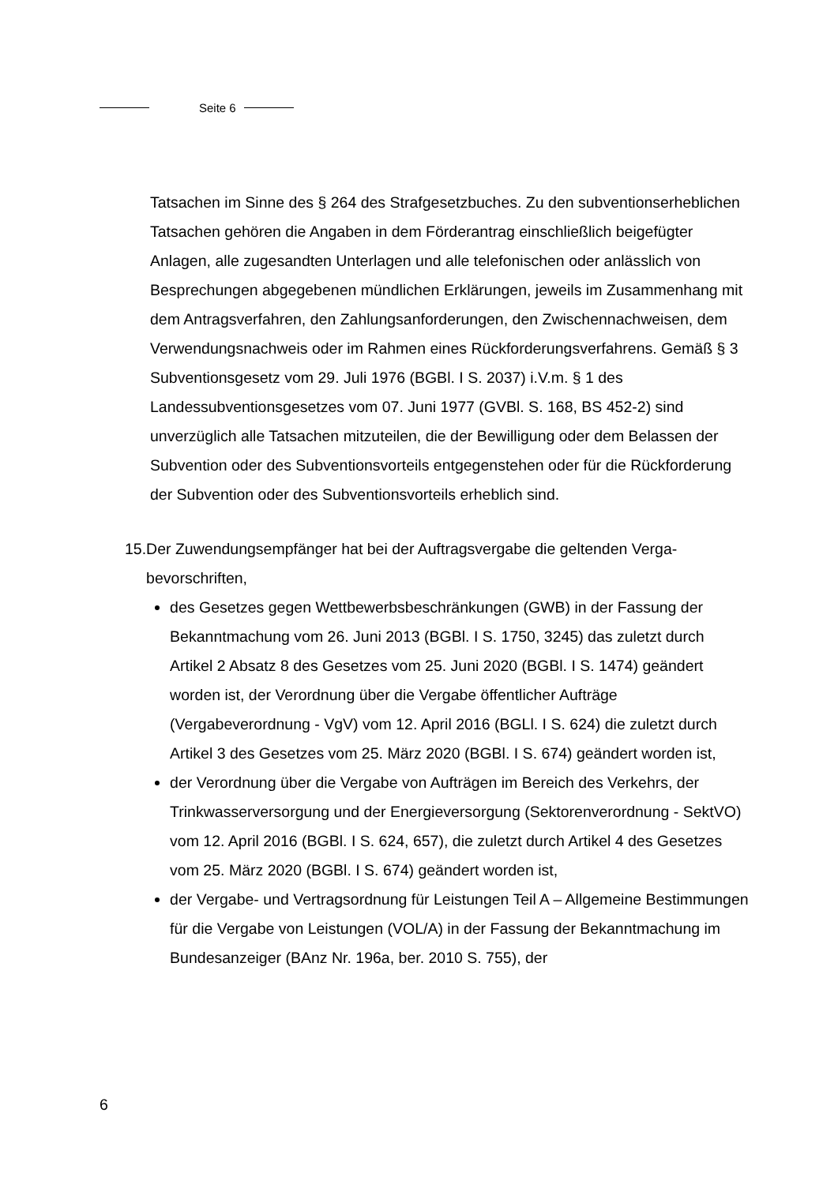Seite 6
Tatsachen im Sinne des § 264 des Strafgesetzbuches. Zu den subventionser­heblichen Tatsachen gehören die Angaben in dem Förderantrag einschließlich beigefügter Anlagen, alle zugesandten Unterlagen und alle telefonischen oder anlässlich von Besprechungen abgegebenen mündlichen Erklärungen, jeweils im Zusammenhang mit dem Antragsverfahren, den Zahlungsanforderungen, den Zwischennachweisen, dem Verwendungsnachweis oder im Rahmen eines Rückforderungsverfahrens. Gemäß § 3 Subventionsgesetz vom 29. Juli 1976 (BGBl. I S. 2037) i.V.m. § 1 des Landessubventionsgesetzes vom 07. Juni 1977 (GVBl. S. 168, BS 452-2) sind unverzüglich alle Tatsachen mitzuteilen, die der Bewilligung oder dem Belassen der Subvention oder des Subventions­vorteils entgegenstehen oder für die Rückforderung der Subvention oder des Subventionsvorteils erheblich sind.
15.
Der Zuwendungsempfänger hat bei der Auftragsvergabe die geltenden Verga­bevorschriften,
des Gesetzes gegen Wettbewerbsbeschränkungen (GWB) in der Fassung der Bekanntmachung vom 26. Juni 2013 (BGBl. I S. 1750, 3245) das zuletzt durch Artikel 2 Absatz 8 des Gesetzes vom 25. Juni 2020 (BGBl. I S. 1474) geändert worden ist, der Verordnung über die Vergabe öffentlicher Aufträge (Vergabeverordnung - VgV) vom 12. April 2016 (BGLl. I S. 624) die zuletzt durch Artikel 3 des Gesetzes vom 25. März 2020 (BGBl. I S. 674) geändert worden ist,
der Verordnung über die Vergabe von Aufträgen im Bereich des Verkehrs, der Trinkwasserversorgung und der Energieversorgung (Sektorenverord­nung - SektVO) vom 12. April 2016 (BGBl. I S. 624, 657), die zuletzt durch Artikel 4 des Gesetzes vom 25. März 2020 (BGBl. I S. 674) geändert worden ist,
der Vergabe- und Vertragsordnung für Leistungen Teil A – Allgemeine Best­immungen für die Vergabe von Leistungen (VOL/A) in der Fassung der Be­kanntmachung im Bundesanzeiger (BAnz Nr. 196a, ber. 2010 S. 755), der
6